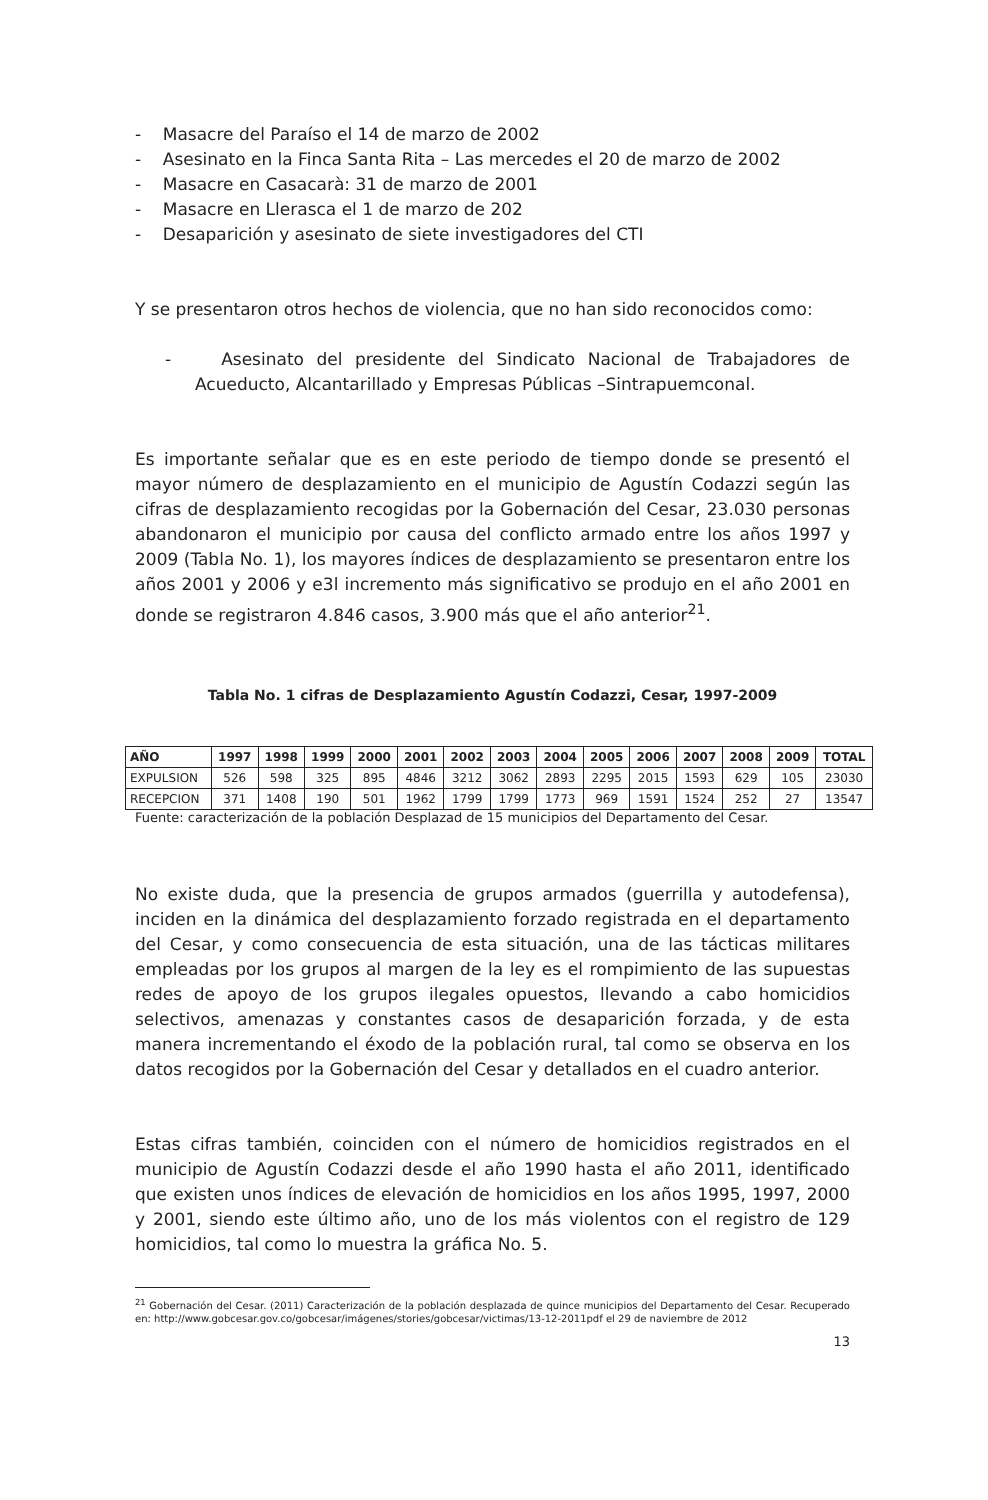- Masacre del Paraíso el 14 de marzo de 2002
- Asesinato en la Finca Santa Rita – Las mercedes el 20 de marzo de 2002
- Masacre en Casacarà: 31 de marzo de 2001
- Masacre en Llerasca el 1 de marzo de 202
- Desaparición y asesinato de siete investigadores del CTI
Y se presentaron otros hechos de violencia, que no han sido reconocidos como:
- Asesinato del presidente del Sindicato Nacional de Trabajadores de Acueducto, Alcantarillado y Empresas Públicas –Sintrapuemconal.
Es importante señalar que es en este periodo de tiempo donde se presentó el mayor número de desplazamiento en el municipio de Agustín Codazzi según las cifras de desplazamiento recogidas por la Gobernación del Cesar, 23.030 personas abandonaron el municipio por causa del conflicto armado entre los años 1997 y 2009 (Tabla No. 1), los mayores índices de desplazamiento se presentaron entre los años 2001 y 2006 y e3l incremento más significativo se produjo en el año 2001 en donde se registraron 4.846 casos, 3.900 más que el año anterior<sup>21</sup>.
Tabla No. 1 cifras de Desplazamiento Agustín Codazzi, Cesar, 1997-2009
| AÑO | 1997 | 1998 | 1999 | 2000 | 2001 | 2002 | 2003 | 2004 | 2005 | 2006 | 2007 | 2008 | 2009 | TOTAL |
| --- | --- | --- | --- | --- | --- | --- | --- | --- | --- | --- | --- | --- | --- | --- |
| EXPULSION | 526 | 598 | 325 | 895 | 4846 | 3212 | 3062 | 2893 | 2295 | 2015 | 1593 | 629 | 105 | 23030 |
| RECEPCION | 371 | 1408 | 190 | 501 | 1962 | 1799 | 1799 | 1773 | 969 | 1591 | 1524 | 252 | 27 | 13547 |
Fuente: caracterización de la población Desplazad de 15 municipios del Departamento del Cesar.
No existe duda, que la presencia de grupos armados (guerrilla y autodefensa), inciden en la dinámica del desplazamiento forzado registrada en el departamento del Cesar, y como consecuencia de esta situación, una de las tácticas militares empleadas por los grupos al margen de la ley es el rompimiento de las supuestas redes de apoyo de los grupos ilegales opuestos, llevando a cabo homicidios selectivos, amenazas y constantes casos de desaparición forzada, y de esta manera incrementando el éxodo de la población rural, tal como se observa en los datos recogidos por la Gobernación del Cesar y detallados en el cuadro anterior.
Estas cifras también, coinciden con el número de homicidios registrados en el municipio de Agustín Codazzi desde el año 1990 hasta el año 2011, identificado que existen unos índices de elevación de homicidios en los años 1995, 1997, 2000 y 2001, siendo este último año, uno de los más violentos con el registro de 129 homicidios, tal como lo muestra la gráfica No. 5.
<sup>21</sup> Gobernación del Cesar. (2011) Caracterización de la población desplazada de quince municipios del Departamento del Cesar. Recuperado en: http://www.gobcesar.gov.co/gobcesar/imágenes/stories/gobcesar/victimas/13-12-2011pdf el 29 de naviembre de 2012
13